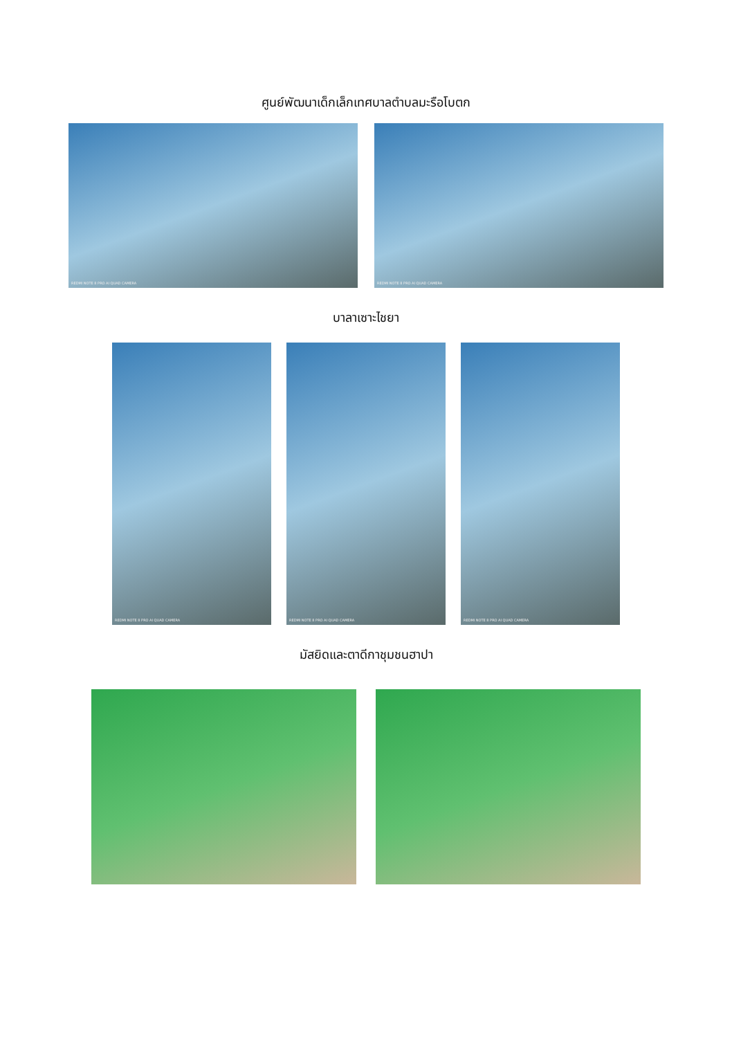ศูนย์พัฒนาเด็กเล็กเทศบาลตำบลมะรือโบตก
REDMI NOTE 8 PRO AI QUAD CAMERA REDMI NOTE 8 PRO AI QUAD CAMERA
บาลาเซาะไชยา
REDMI NOTE 8 PRO AI QUAD CAMERA
REDMI NOTE 8 PRO AI QUAD CAMERA
REDMI NOTE 8 PRO AI QUAD CAMERA
มัสยิดและตาดีกาชุมชนฮาปา